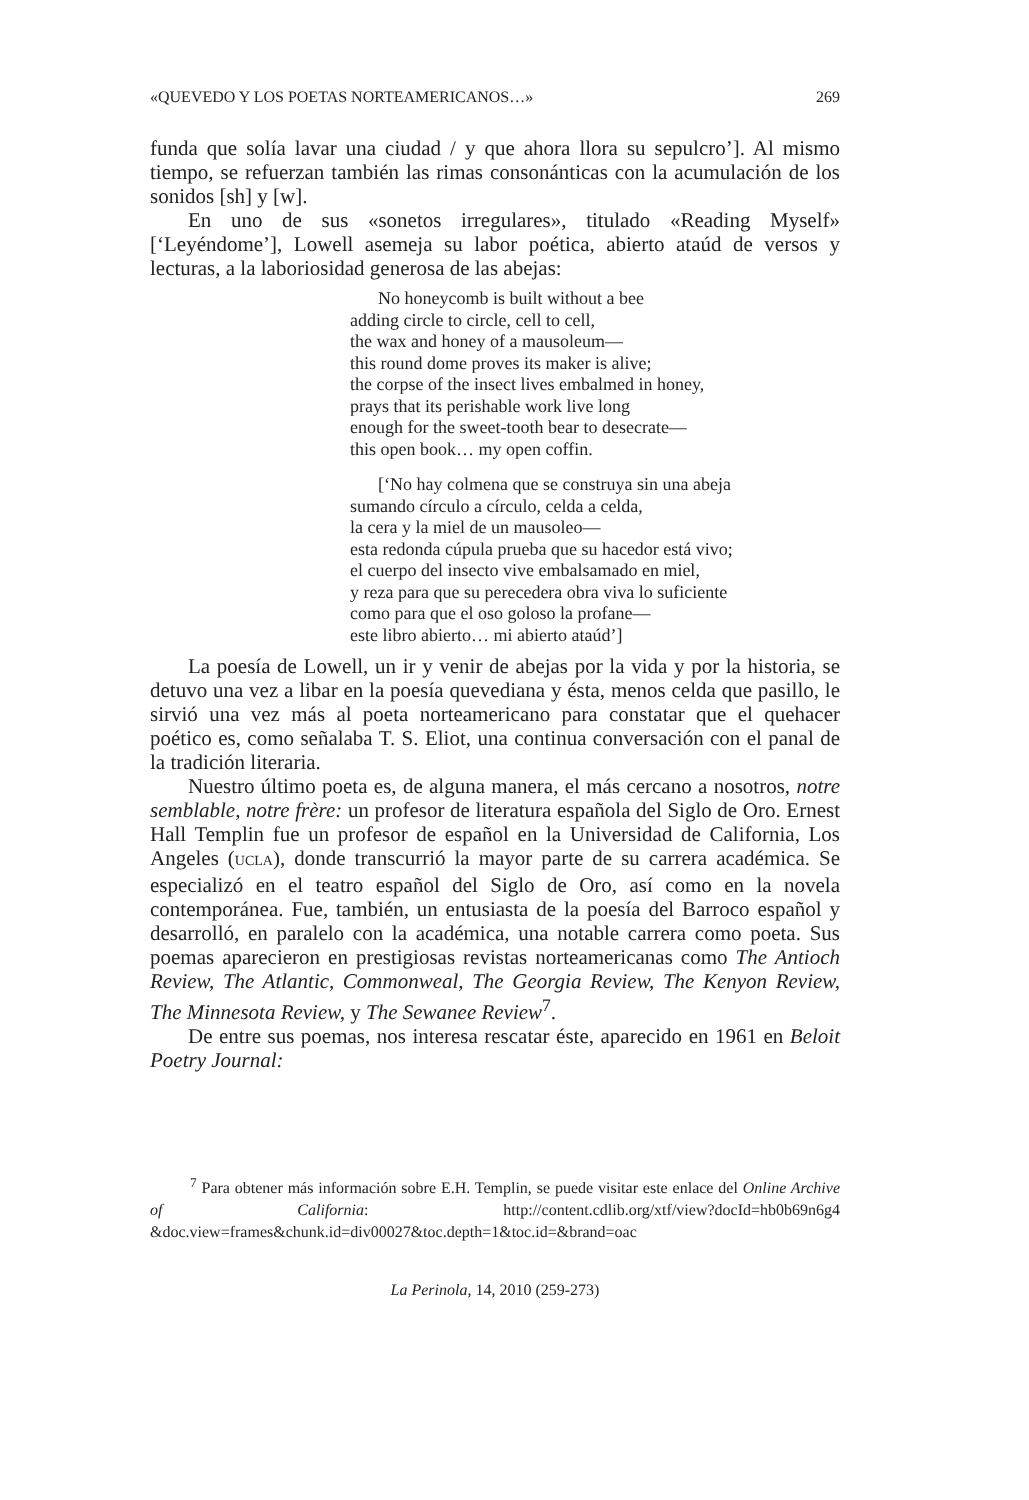«QUEVEDO Y LOS POETAS NORTEAMERICANOS…» 269
funda que solía lavar una ciudad / y que ahora llora su sepulcro’]. Al mismo tiempo, se refuerzan también las rimas consonánticas con la acumulación de los sonidos [sh] y [w].
En uno de sus «sonetos irregulares», titulado «Reading Myself» [‘Leyéndome’], Lowell asemeja su labor poética, abierto ataúd de versos y lecturas, a la laboriosidad generosa de las abejas:
No honeycomb is built without a bee
adding circle to circle, cell to cell,
the wax and honey of a mausoleum—
this round dome proves its maker is alive;
the corpse of the insect lives embalmed in honey,
prays that its perishable work live long
enough for the sweet-tooth bear to desecrate—
this open book… my open coffin.
[‘No hay colmena que se construya sin una abeja
sumando círculo a círculo, celda a celda,
la cera y la miel de un mausoleo—
esta redonda cúpula prueba que su hacedor está vivo;
el cuerpo del insecto vive embalsamado en miel,
y reza para que su perecedera obra viva lo suficiente
como para que el oso goloso la profane—
este libro abierto… mi abierto ataúd’]
La poesía de Lowell, un ir y venir de abejas por la vida y por la historia, se detuvo una vez a libar en la poesía quevediana y ésta, menos celda que pasillo, le sirvió una vez más al poeta norteamericano para constatar que el quehacer poético es, como señalaba T. S. Eliot, una continua conversación con el panal de la tradición literaria.
Nuestro último poeta es, de alguna manera, el más cercano a nosotros, notre semblable, notre frère: un profesor de literatura española del Siglo de Oro. Ernest Hall Templin fue un profesor de español en la Universidad de California, Los Angeles (UCLA), donde transcurrió la mayor parte de su carrera académica. Se especializó en el teatro español del Siglo de Oro, así como en la novela contemporánea. Fue, también, un entusiasta de la poesía del Barroco español y desarrolló, en paralelo con la académica, una notable carrera como poeta. Sus poemas aparecieron en prestigiosas revistas norteamericanas como The Antioch Review, The Atlantic, Commonweal, The Georgia Review, The Kenyon Review, The Minnesota Review, y The Sewanee Review<sup>7</sup>.
De entre sus poemas, nos interesa rescatar éste, aparecido en 1961 en Beloit Poetry Journal:
<sup>7</sup> Para obtener más información sobre E.H. Templin, se puede visitar este enlace del Online Archive of California: http://content.cdlib.org/xtf/view?docId=hb0b69n6g4 &doc.view=frames&chunk.id=div00027&toc.depth=1&toc.id=&brand=oac
La Perinola, 14, 2010 (259-273)